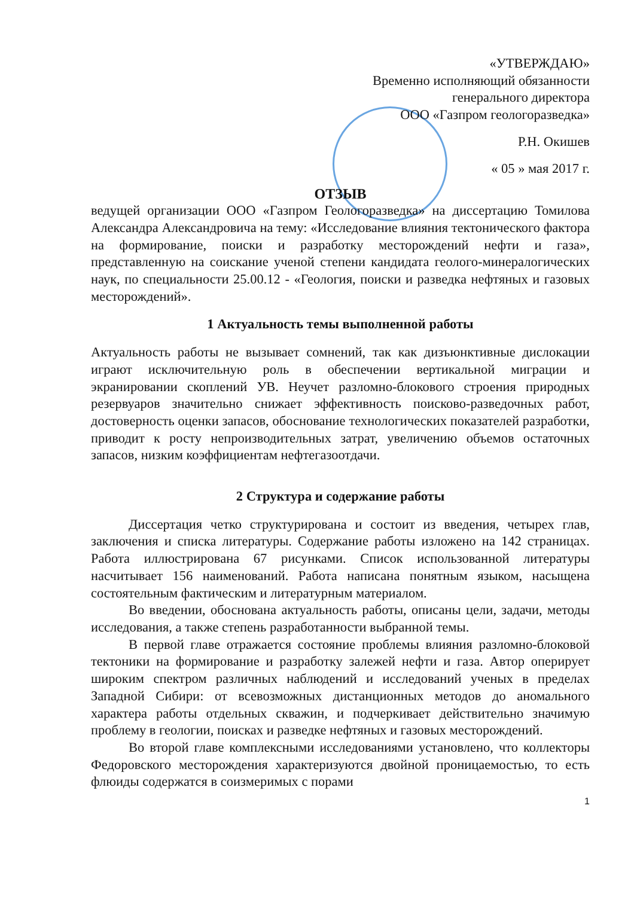«УТВЕРЖДАЮ»
Временно исполняющий обязанности
генерального директора
ООО «Газпром геологоразведка»
Р.Н. Окишев
« 05 » мая 2017 г.
ОТЗЫВ
ведущей организации ООО «Газпром Геологоразведка» на диссертацию Томилова Александра Александровича на тему: «Исследование влияния тектонического фактора на формирование, поиски и разработку месторождений нефти и газа», представленную на соискание ученой степени кандидата геолого-минералогических наук, по специальности 25.00.12 - «Геология, поиски и разведка нефтяных и газовых месторождений».
1 Актуальность темы выполненной работы
Актуальность работы не вызывает сомнений, так как дизъюнктивные дислокации играют исключительную роль в обеспечении вертикальной миграции и экранировании скоплений УВ. Неучет разломно-блокового строения природных резервуаров значительно снижает эффективность поисково-разведочных работ, достоверность оценки запасов, обоснование технологических показателей разработки, приводит к росту непроизводительных затрат, увеличению объемов остаточных запасов, низким коэффициентам нефтегазоотдачи.
2 Структура и содержание работы
Диссертация четко структурирована и состоит из введения, четырех глав, заключения и списка литературы. Содержание работы изложено на 142 страницах. Работа иллюстрирована 67 рисунками. Список использованной литературы насчитывает 156 наименований. Работа написана понятным языком, насыщена состоятельным фактическим и литературным материалом.
Во введении, обоснована актуальность работы, описаны цели, задачи, методы исследования, а также степень разработанности выбранной темы.
В первой главе отражается состояние проблемы влияния разломно-блоковой тектоники на формирование и разработку залежей нефти и газа. Автор оперирует широким спектром различных наблюдений и исследований ученых в пределах Западной Сибири: от всевозможных дистанционных методов до аномального характера работы отдельных скважин, и подчеркивает действительно значимую проблему в геологии, поисках и разведке нефтяных и газовых месторождений.
Во второй главе комплексными исследованиями установлено, что коллекторы Федоровского месторождения характеризуются двойной проницаемостью, то есть флюиды содержатся в соизмеримых с порами
1